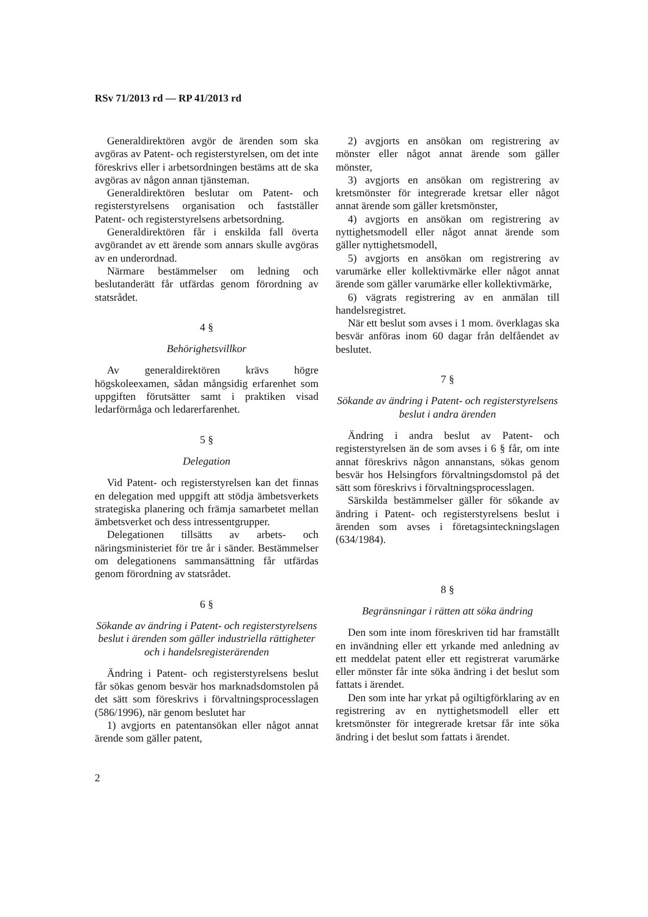RSv 71/2013 rd — RP 41/2013 rd
Generaldirektören avgör de ärenden som ska avgöras av Patent- och registerstyrelsen, om det inte föreskrivs eller i arbetsordningen bestäms att de ska avgöras av någon annan tjänsteman.
Generaldirektören beslutar om Patent- och registerstyrelsens organisation och fastställer Patent- och registerstyrelsens arbetsordning.
Generaldirektören får i enskilda fall överta avgörandet av ett ärende som annars skulle avgöras av en underordnad.
Närmare bestämmelser om ledning och beslutanderätt får utfärdas genom förordning av statsrådet.
4 §
Behörighetsvillkor
Av generaldirektören krävs högre högskoleexamen, sådan mångsidig erfarenhet som uppgiften förutsätter samt i praktiken visad ledarförmåga och ledarerfarenhet.
5 §
Delegation
Vid Patent- och registerstyrelsen kan det finnas en delegation med uppgift att stödja ämbetsverkets strategiska planering och främja samarbetet mellan ämbetsverket och dess intressentgrupper.
Delegationen tillsätts av arbets- och näringsministeriet för tre år i sänder. Bestämmelser om delegationens sammansättning får utfärdas genom förordning av statsrådet.
6 §
Sökande av ändring i Patent- och registerstyrelsens beslut i ärenden som gäller industriella rättigheter och i handelsregisterärenden
Ändring i Patent- och registerstyrelsens beslut får sökas genom besvär hos marknadsdomstolen på det sätt som föreskrivs i förvaltningsprocesslagen (586/1996), när genom beslutet har
1) avgjorts en patentansökan eller något annat ärende som gäller patent,
2) avgjorts en ansökan om registrering av mönster eller något annat ärende som gäller mönster,
3) avgjorts en ansökan om registrering av kretsmönster för integrerade kretsar eller något annat ärende som gäller kretsmönster,
4) avgjorts en ansökan om registrering av nyttighetsmodell eller något annat ärende som gäller nyttighetsmodell,
5) avgjorts en ansökan om registrering av varumärke eller kollektivmärke eller något annat ärende som gäller varumärke eller kollektivmärke,
6) vägrats registrering av en anmälan till handelsregistret.
När ett beslut som avses i 1 mom. överklagas ska besvär anföras inom 60 dagar från delfåendet av beslutet.
7 §
Sökande av ändring i Patent- och registerstyrelsens beslut i andra ärenden
Ändring i andra beslut av Patent- och registerstyrelsen än de som avses i 6 § får, om inte annat föreskrivs någon annanstans, sökas genom besvär hos Helsingfors förvaltningsdomstol på det sätt som föreskrivs i förvaltningsprocesslagen.
Särskilda bestämmelser gäller för sökande av ändring i Patent- och registerstyrelsens beslut i ärenden som avses i företagsinteckningslagen (634/1984).
8 §
Begränsningar i rätten att söka ändring
Den som inte inom föreskriven tid har framställt en invändning eller ett yrkande med anledning av ett meddelat patent eller ett registrerat varumärke eller mönster får inte söka ändring i det beslut som fattats i ärendet.
Den som inte har yrkat på ogiltigförklaring av en registrering av en nyttighetsmodell eller ett kretsmönster för integrerade kretsar får inte söka ändring i det beslut som fattats i ärendet.
2